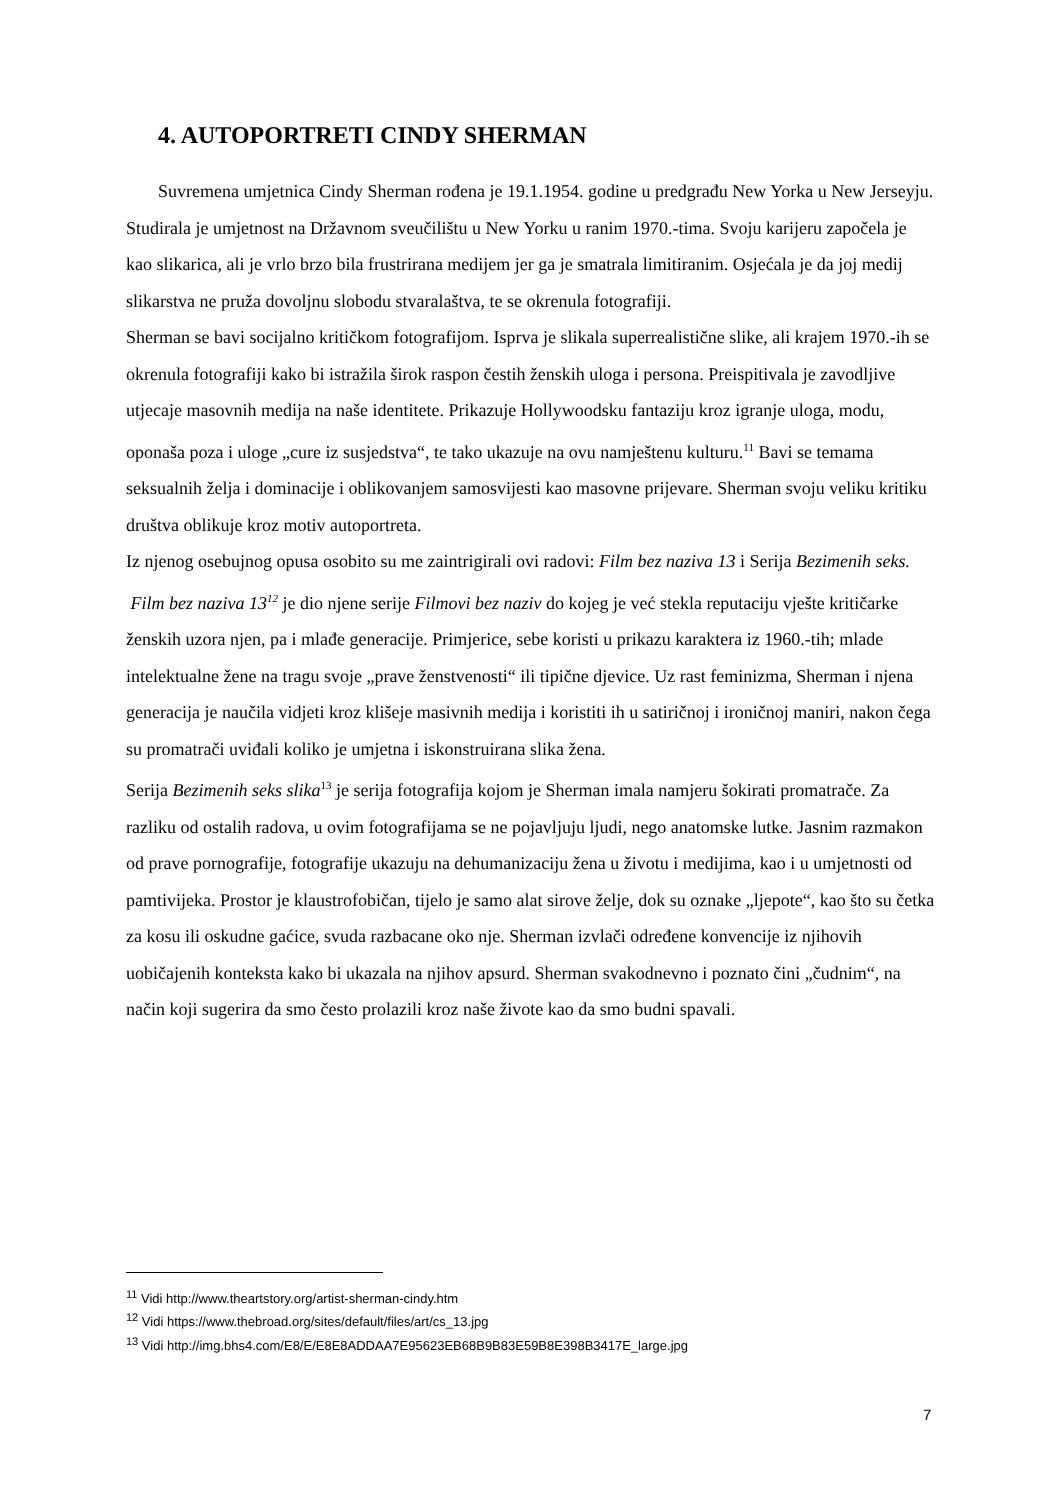4. AUTOPORTRETI CINDY SHERMAN
Suvremena umjetnica Cindy Sherman rođena je 19.1.1954. godine u predgrađu New Yorka u New Jerseyju. Studirala je umjetnost na Državnom sveučilištu u New Yorku u ranim 1970.-tima. Svoju karijeru započela je kao slikarica, ali je vrlo brzo bila frustrirana medijem jer ga je smatrala limitiranim. Osjećala je da joj medij slikarstva ne pruža dovoljnu slobodu stvaralaštva, te se okrenula fotografiji.
Sherman se bavi socijalno kritičkom fotografijom. Isprva je slikala superrealistične slike, ali krajem 1970.-ih se okrenula fotografiji kako bi istražila širok raspon čestih ženskih uloga i persona. Preispitivala je zavodljive utjecaje masovnih medija na naše identitete. Prikazuje Hollywoodsku fantaziju kroz igranje uloga, modu, oponaša poza i uloge „cure iz susjedstva“, te tako ukazuje na ovu namještenu kulturu.<sup>11</sup> Bavi se temama seksualnih želja i dominacije i oblikovanjem samosvijesti kao masovne prijevare. Sherman svoju veliku kritiku društva oblikuje kroz motiv autoportreta.
Iz njenog osebujnog opusa osobito su me zaintrigirali ovi radovi: Film bez naziva 13 i Serija Bezimenih seks.
Film bez naziva 13<sup>12</sup> je dio njene serije Filmovi bez naziv do kojeg je već stekla reputaciju vješte kritičarke ženskih uzora njen, pa i mlađe generacije. Primjerice, sebe koristi u prikazu karaktera iz 1960.-tih; mlade intelektualne žene na tragu svoje „prave ženstvenosti“ ili tipične djevice. Uz rast feminizma, Sherman i njena generacija je naučila vidjeti kroz klišeje masivnih medija i koristiti ih u satiričnoj i ironičnoj maniri, nakon čega su promatrači uviđali koliko je umjetna i iskonstruirana slika žena.
Serija Bezimenih seks slika<sup>13</sup> je serija fotografija kojom je Sherman imala namjeru šokirati promatrače. Za razliku od ostalih radova, u ovim fotografijama se ne pojavljuju ljudi, nego anatomske lutke. Jasnim razmakon od prave pornografije, fotografije ukazuju na dehumanizaciju žena u životu i medijima, kao i u umjetnosti od pamtivijeka. Prostor je klaustrofobičan, tijelo je samo alat sirove želje, dok su oznake „ljepote“, kao što su četka za kosu ili oskudne gaćice, svuda razbacane oko nje. Sherman izvlači određene konvencije iz njihovih uobičajenih konteksta kako bi ukazala na njihov apsurd. Sherman svakodnevno i poznato čini „čudnim“, na način koji sugerira da smo često prolazili kroz naše živote kao da smo budni spavali.
<sup>11</sup> Vidi http://www.theartstory.org/artist-sherman-cindy.htm
<sup>12</sup> Vidi https://www.thebroad.org/sites/default/files/art/cs_13.jpg
<sup>13</sup> Vidi http://img.bhs4.com/E8/E/E8E8ADDAA7E95623EB68B9B83E59B8E398B3417E_large.jpg
7